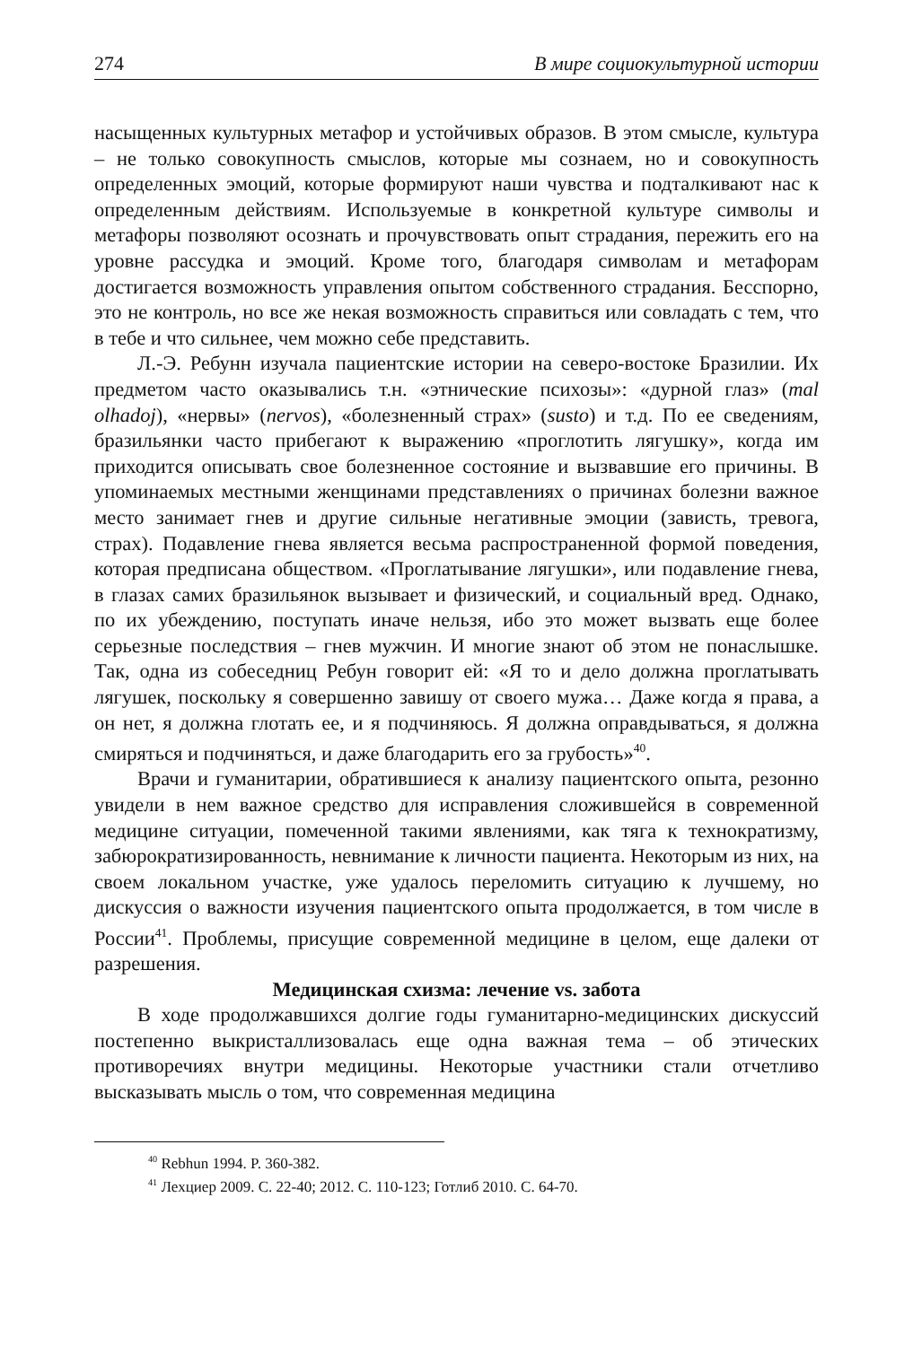274 В мире социокультурной истории
насыщенных культурных метафор и устойчивых образов. В этом смысле, культура – не только совокупность смыслов, которые мы сознаем, но и совокупность определенных эмоций, которые формируют наши чувства и подталкивают нас к определенным действиям. Используемые в конкретной культуре символы и метафоры позволяют осознать и прочувствовать опыт страдания, пережить его на уровне рассудка и эмоций. Кроме того, благодаря символам и метафорам достигается возможность управления опытом собственного страдания. Бесспорно, это не контроль, но все же некая возможность справиться или совладать с тем, что в тебе и что сильнее, чем можно себе представить.
Л.-Э. Ребунн изучала пациентские истории на северо-востоке Бразилии. Их предметом часто оказывались т.н. «этнические психозы»: «дурной глаз» (mal olhadoj), «нервы» (nervos), «болезненный страх» (susto) и т.д. По ее сведениям, бразильянки часто прибегают к выражению «проглотить лягушку», когда им приходится описывать свое болезненное состояние и вызвавшие его причины. В упоминаемых местными женщинами представлениях о причинах болезни важное место занимает гнев и другие сильные негативные эмоции (зависть, тревога, страх). Подавление гнева является весьма распространенной формой поведения, которая предписана обществом. «Проглатывание лягушки», или подавление гнева, в глазах самих бразильянок вызывает и физический, и социальный вред. Однако, по их убеждению, поступать иначе нельзя, ибо это может вызвать еще более серьезные последствия – гнев мужчин. И многие знают об этом не понаслышке. Так, одна из собеседниц Ребун говорит ей: «Я то и дело должна проглатывать лягушек, поскольку я совершенно завишу от своего мужа… Даже когда я права, а он нет, я должна глотать ее, и я подчиняюсь. Я должна оправдываться, я должна смиряться и подчиняться, и даже благодарить его за грубость»<sup>40</sup>.
Врачи и гуманитарии, обратившиеся к анализу пациентского опыта, резонно увидели в нем важное средство для исправления сложившейся в современной медицине ситуации, помеченной такими явлениями, как тяга к технократизму, забюрократизированность, невнимание к личности пациента. Некоторым из них, на своем локальном участке, уже удалось переломить ситуацию к лучшему, но дискуссия о важности изучения пациентского опыта продолжается, в том числе в России<sup>41</sup>. Проблемы, присущие современной медицине в целом, еще далеки от разрешения.
Медицинская схизма: лечение vs. забота
В ходе продолжавшихся долгие годы гуманитарно-медицинских дискуссий постепенно выкристаллизовалась еще одна важная тема – об этических противоречиях внутри медицины. Некоторые участники стали отчетливо высказывать мысль о том, что современная медицина
<sup>40</sup> Rebhun 1994. P. 360-382.
<sup>41</sup> Лехциер 2009. С. 22-40; 2012. С. 110-123; Готлиб 2010. С. 64-70.